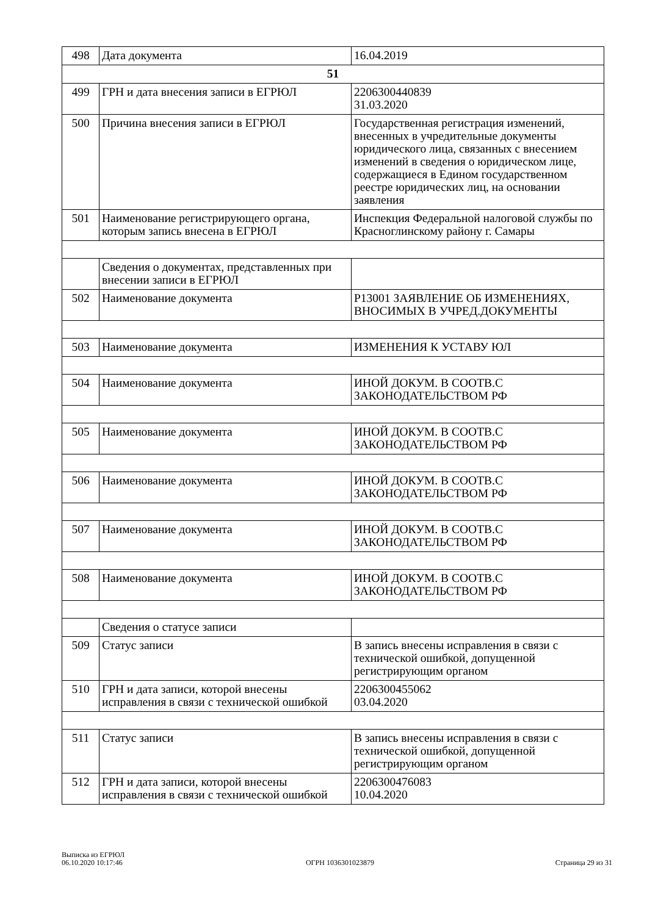| 498 | Дата документа | 16.04.2019 |
| 51 | | |
| 499 | ГРН и дата внесения записи в ЕГРЮЛ | 2206300440839 31.03.2020 |
| 500 | Причина внесения записи в ЕГРЮЛ | Государственная регистрация изменений, внесенных в учредительные документы юридического лица, связанных с внесением изменений в сведения о юридическом лице, содержащиеся в Едином государственном реестре юридических лиц, на основании заявления |
| 501 | Наименование регистрирующего органа, которым запись внесена в ЕГРЮЛ | Инспекция Федеральной налоговой службы по Красноглинскому району г. Самары |
| | Сведения о документах, представленных при внесении записи в ЕГРЮЛ | |
| 502 | Наименование документа | Р13001 ЗАЯВЛЕНИЕ ОБ ИЗМЕНЕНИЯХ, ВНОСИМЫХ В УЧРЕД.ДОКУМЕНТЫ |
| 503 | Наименование документа | ИЗМЕНЕНИЯ К УСТАВУ ЮЛ |
| 504 | Наименование документа | ИНОЙ ДОКУМ. В СООТВ.С ЗАКОНОДАТЕЛЬСТВОМ РФ |
| 505 | Наименование документа | ИНОЙ ДОКУМ. В СООТВ.С ЗАКОНОДАТЕЛЬСТВОМ РФ |
| 506 | Наименование документа | ИНОЙ ДОКУМ. В СООТВ.С ЗАКОНОДАТЕЛЬСТВОМ РФ |
| 507 | Наименование документа | ИНОЙ ДОКУМ. В СООТВ.С ЗАКОНОДАТЕЛЬСТВОМ РФ |
| 508 | Наименование документа | ИНОЙ ДОКУМ. В СООТВ.С ЗАКОНОДАТЕЛЬСТВОМ РФ |
| | Сведения о статусе записи | |
| 509 | Статус записи | В запись внесены исправления в связи с технической ошибкой, допущенной регистрирующим органом |
| 510 | ГРН и дата записи, которой внесены исправления в связи с технической ошибкой | 2206300455062 03.04.2020 |
| 511 | Статус записи | В запись внесены исправления в связи с технической ошибкой, допущенной регистрирующим органом |
| 512 | ГРН и дата записи, которой внесены исправления в связи с технической ошибкой | 2206300476083 10.04.2020 |
Выписка из ЕГРЮЛ
06.10.2020 10:17:46
ОГРН 1036301023879
Страница 29 из 31